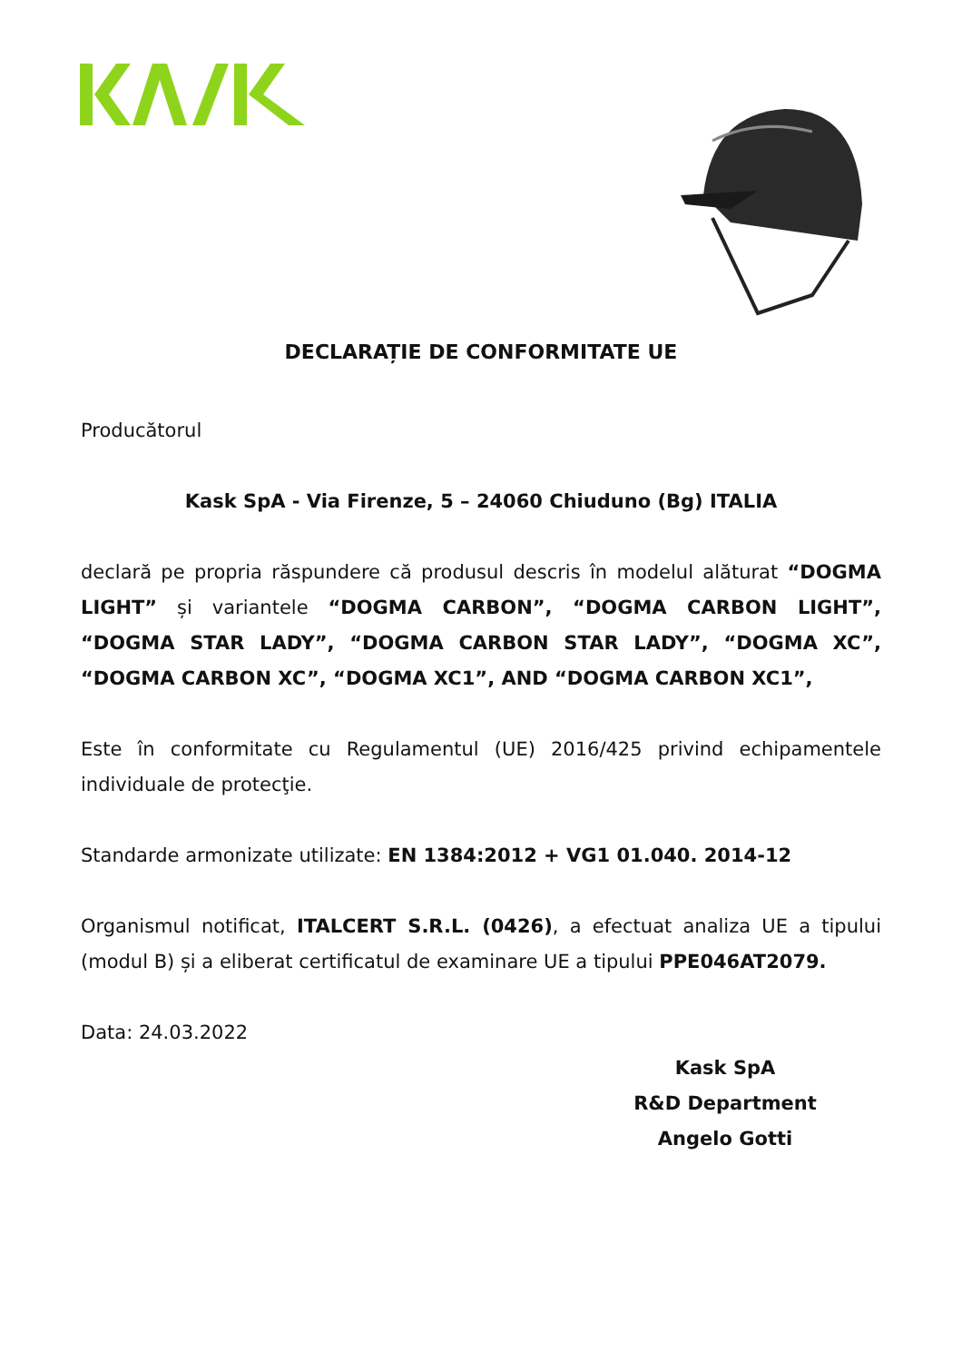DECLARAȚIE DE CONFORMITATE UE
Producătorul
Kask SpA - Via Firenze, 5 – 24060 Chiuduno (Bg) ITALIA
declară pe propria răspundere că produsul descris în modelul alăturat “DOGMA LIGHT” și variantele “DOGMA CARBON”, “DOGMA CARBON LIGHT”, “DOGMA STAR LADY”, “DOGMA CARBON STAR LADY”, “DOGMA XC”, “DOGMA CARBON XC”, “DOGMA XC1”, AND “DOGMA CARBON XC1”,
Este în conformitate cu Regulamentul (UE) 2016/425 privind echipamentele individuale de protecţie.
Standarde armonizate utilizate: EN 1384:2012 + VG1 01.040. 2014-12
Organismul notificat, ITALCERT S.R.L. (0426), a efectuat analiza UE a tipului (modul B) și a eliberat certificatul de examinare UE a tipului PPE046AT2079.
Data: 24.03.2022
Kask SpA
R&D Department
Angelo Gotti